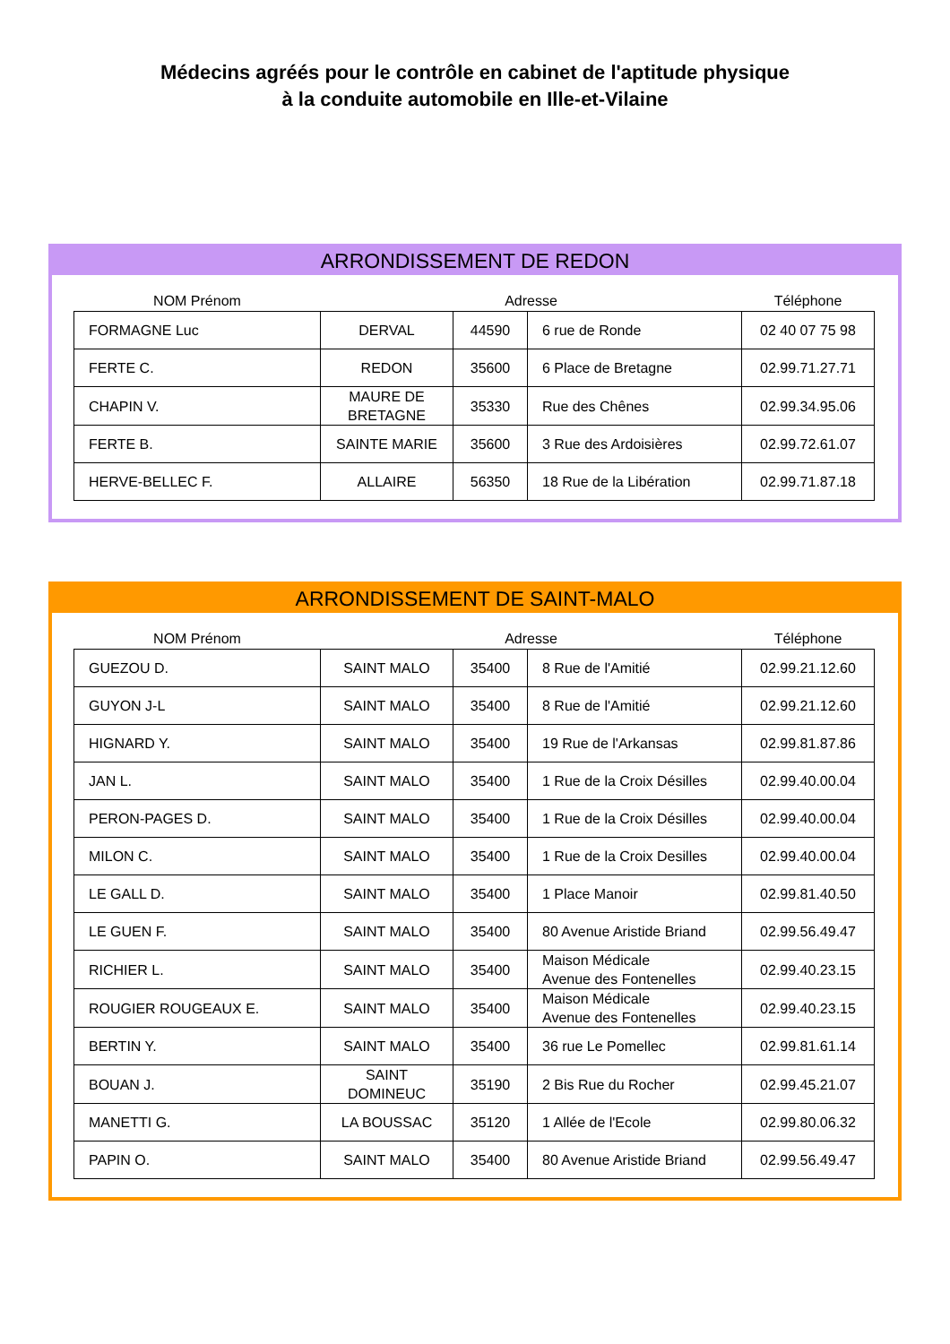Médecins agréés pour le contrôle en cabinet de l'aptitude physique
à la conduite automobile en Ille-et-Vilaine
ARRONDISSEMENT DE REDON
| NOM Prénom | Adresse | | | Téléphone |
| --- | --- | --- | --- | --- |
| FORMAGNE Luc | DERVAL | 44590 | 6 rue de Ronde | 02 40 07 75 98 |
| FERTE C. | REDON | 35600 | 6 Place de Bretagne | 02.99.71.27.71 |
| CHAPIN V. | MAURE DE BRETAGNE | 35330 | Rue des Chênes | 02.99.34.95.06 |
| FERTE B. | SAINTE MARIE | 35600 | 3 Rue des Ardoisières | 02.99.72.61.07 |
| HERVE-BELLEC F. | ALLAIRE | 56350 | 18 Rue de la Libération | 02.99.71.87.18 |
ARRONDISSEMENT DE SAINT-MALO
| NOM Prénom | Adresse | | | Téléphone |
| --- | --- | --- | --- | --- |
| GUEZOU D. | SAINT MALO | 35400 | 8 Rue de l'Amitié | 02.99.21.12.60 |
| GUYON J-L | SAINT MALO | 35400 | 8 Rue de l'Amitié | 02.99.21.12.60 |
| HIGNARD Y. | SAINT MALO | 35400 | 19 Rue de l'Arkansas | 02.99.81.87.86 |
| JAN L. | SAINT MALO | 35400 | 1 Rue de la Croix Désilles | 02.99.40.00.04 |
| PERON-PAGES D. | SAINT MALO | 35400 | 1 Rue de la Croix Désilles | 02.99.40.00.04 |
| MILON C. | SAINT MALO | 35400 | 1 Rue de la Croix Desilles | 02.99.40.00.04 |
| LE GALL D. | SAINT MALO | 35400 | 1 Place Manoir | 02.99.81.40.50 |
| LE GUEN F. | SAINT MALO | 35400 | 80 Avenue Aristide Briand | 02.99.56.49.47 |
| RICHIER L. | SAINT MALO | 35400 | Maison Médicale Avenue des Fontenelles | 02.99.40.23.15 |
| ROUGIER ROUGEAUX E. | SAINT MALO | 35400 | Maison Médicale Avenue des Fontenelles | 02.99.40.23.15 |
| BERTIN Y. | SAINT MALO | 35400 | 36 rue Le Pomellec | 02.99.81.61.14 |
| BOUAN J. | SAINT DOMINEUC | 35190 | 2 Bis Rue du Rocher | 02.99.45.21.07 |
| MANETTI G. | LA BOUSSAC | 35120 | 1 Allée de l'Ecole | 02.99.80.06.32 |
| PAPIN O. | SAINT MALO | 35400 | 80 Avenue Aristide Briand | 02.99.56.49.47 |